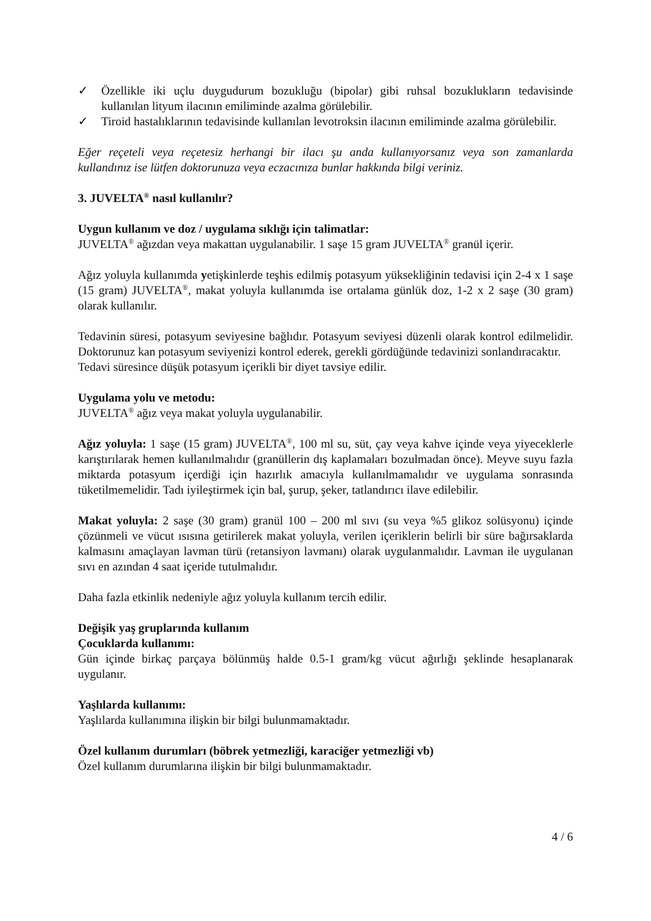✓ Özellikle iki uçlu duygudurum bozukluğu (bipolar) gibi ruhsal bozuklukların tedavisinde kullanılan lityum ilacının emiliminde azalma görülebilir.
✓ Tiroid hastalıklarının tedavisinde kullanılan levotroksin ilacının emiliminde azalma görülebilir.
Eğer reçeteli veya reçetesiz herhangi bir ilacı şu anda kullanıyorsanız veya son zamanlarda kullandınız ise lütfen doktorunuza veya eczacınıza bunlar hakkında bilgi veriniz.
3. JUVELTA<sup>®</sup> nasıl kullanılır?
Uygun kullanım ve doz / uygulama sıklığı için talimatlar:
JUVELTA<sup>®</sup> ağızdan veya makattan uygulanabilir. 1 saşe 15 gram JUVELTA<sup>®</sup> granül içerir.
Ağız yoluyla kullanımda yetişkinlerde teşhis edilmiş potasyum yüksekliğinin tedavisi için 2-4 x 1 saşe (15 gram) JUVELTA<sup>®</sup>, makat yoluyla kullanımda ise ortalama günlük doz, 1-2 x 2 saşe (30 gram) olarak kullanılır.
Tedavinin süresi, potasyum seviyesine bağlıdır. Potasyum seviyesi düzenli olarak kontrol edilmelidir. Doktorunuz kan potasyum seviyenizi kontrol ederek, gerekli gördüğünde tedavinizi sonlandıracaktır.
Tedavi süresince düşük potasyum içerikli bir diyet tavsiye edilir.
Uygulama yolu ve metodu:
JUVELTA<sup>®</sup> ağız veya makat yoluyla uygulanabilir.
Ağız yoluyla: 1 saşe (15 gram) JUVELTA<sup>®</sup>, 100 ml su, süt, çay veya kahve içinde veya yiyeceklerle karıştırılarak hemen kullanılmalıdır (granüllerin dış kaplamaları bozulmadan önce). Meyve suyu fazla miktarda potasyum içerdiği için hazırlık amacıyla kullanılmamalıdır ve uygulama sonrasında tüketilmemelidir. Tadı iyileştirmek için bal, şurup, şeker, tatlandırıcı ilave edilebilir.
Makat yoluyla: 2 saşe (30 gram) granül 100 – 200 ml sıvı (su veya %5 glikoz solüsyonu) içinde çözünmeli ve vücut ısısına getirilerek makat yoluyla, verilen içeriklerin belirli bir süre bağırsaklarda kalmasını amaçlayan lavman türü (retansiyon lavmanı) olarak uygulanmalıdır. Lavman ile uygulanan sıvı en azından 4 saat içeride tutulmalıdır.
Daha fazla etkinlik nedeniyle ağız yoluyla kullanım tercih edilir.
Değişik yaş gruplarında kullanım
Çocuklarda kullanımı:
Gün içinde birkaç parçaya bölünmüş halde 0.5-1 gram/kg vücut ağırlığı şeklinde hesaplanarak uygulanır.
Yaşlılarda kullanımı:
Yaşlılarda kullanımına ilişkin bir bilgi bulunmamaktadır.
Özel kullanım durumları (böbrek yetmezliği, karaciğer yetmezliği vb)
Özel kullanım durumlarına ilişkin bir bilgi bulunmamaktadır.
4 / 6